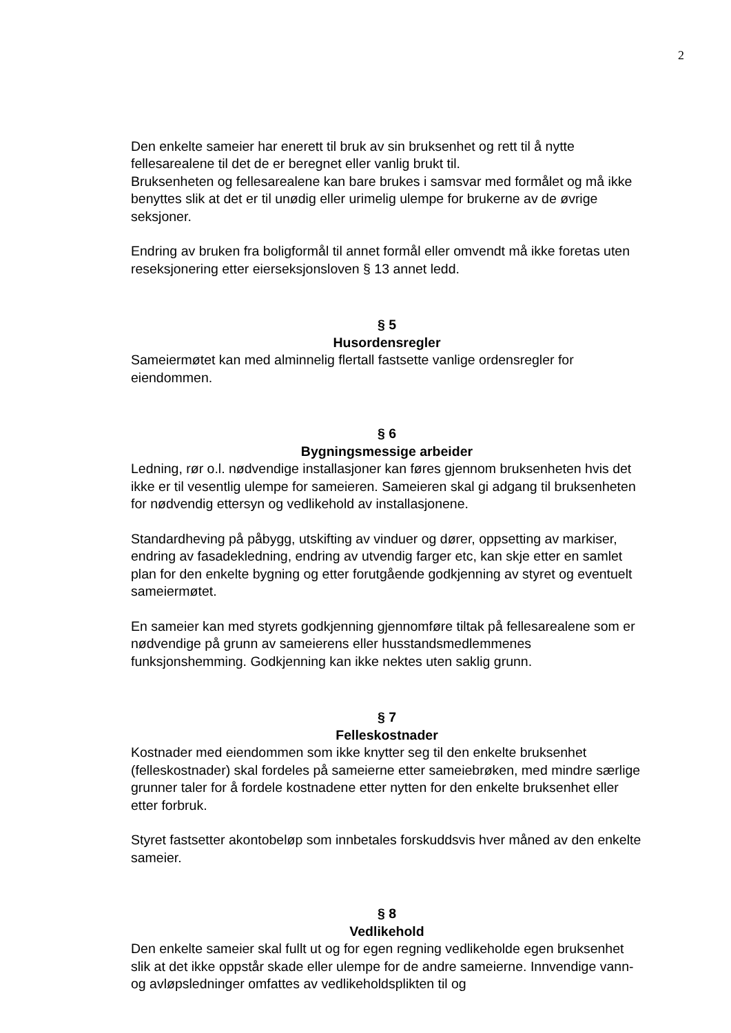2
Den enkelte sameier har enerett til bruk av sin bruksenhet og rett til å nytte fellesarealene til det de er beregnet eller vanlig brukt til.
Bruksenheten og fellesarealene kan bare brukes i samsvar med formålet og må ikke benyttes slik at det er til unødig eller urimelig ulempe for brukerne av de øvrige seksjoner.
Endring av bruken fra boligformål til annet formål eller omvendt må ikke foretas uten reseksjonering etter eierseksjonsloven § 13 annet ledd.
§ 5
Husordensregler
Sameiermøtet kan med alminnelig flertall fastsette vanlige ordensregler for eiendommen.
§ 6
Bygningsmessige arbeider
Ledning, rør o.l. nødvendige installasjoner kan føres gjennom bruksenheten hvis det ikke er til vesentlig ulempe for sameieren. Sameieren skal gi adgang til bruksenheten for nødvendig ettersyn og vedlikehold av installasjonene.
Standardheving på påbygg, utskifting av vinduer og dører, oppsetting av markiser, endring av fasadekledning, endring av utvendig farger etc, kan skje etter en samlet plan for den enkelte bygning og etter forutgående godkjenning av styret og eventuelt sameiermøtet.
En sameier kan med styrets godkjenning gjennomføre tiltak på fellesarealene som er nødvendige på grunn av sameierens eller husstandsmedlemmenes funksjonshemming. Godkjenning kan ikke nektes uten saklig grunn.
§ 7
Felleskostnader
Kostnader med eiendommen som ikke knytter seg til den enkelte bruksenhet (felleskostnader) skal fordeles på sameierne etter sameiebrøken, med mindre særlige grunner taler for å fordele kostnadene etter nytten for den enkelte bruksenhet eller etter forbruk.
Styret fastsetter akontobeløp som innbetales forskuddsvis hver måned av den enkelte sameier.
§ 8
Vedlikehold
Den enkelte sameier skal fullt ut og for egen regning vedlikeholde egen bruksenhet slik at det ikke oppstår skade eller ulempe for de andre sameierne. Innvendige vann- og avløpsledninger omfattes av vedlikeholdsplikten til og